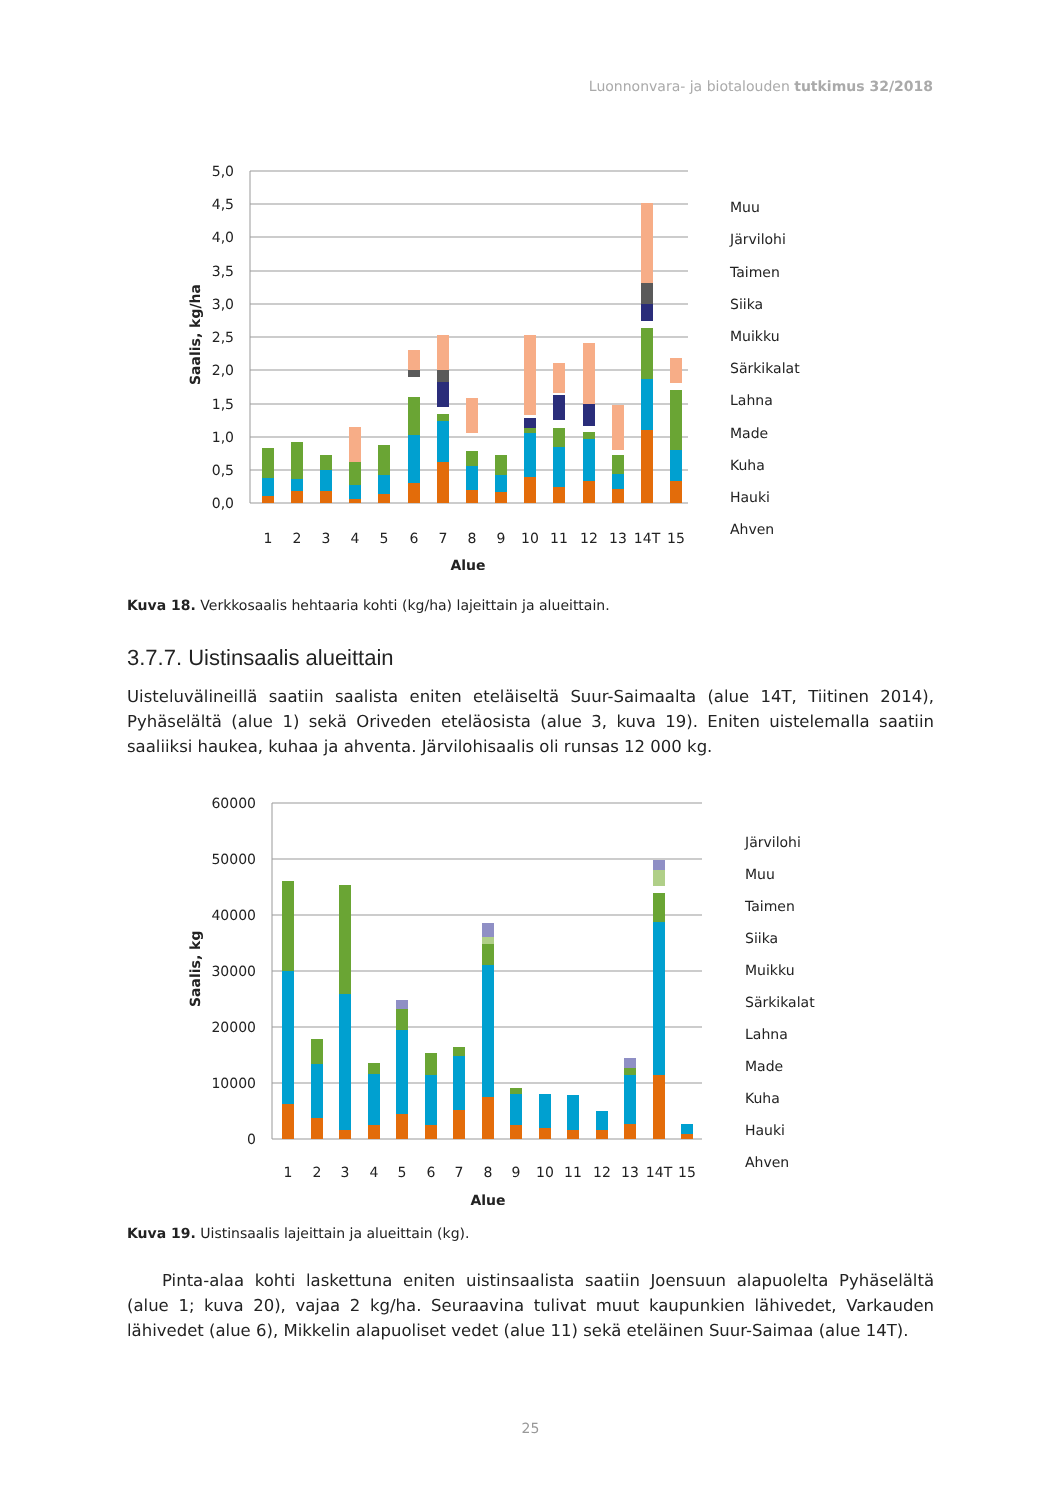Luonnonvara- ja biotalouden tutkimus 32/2018
5,0
4,5
4,0
3,5
3,0
2,5
2,0
1,5
1,0
0,5
0,0
Saalis, kg/ha
1
2
3
4
5
6
7
8
9
10
11
12
13
14T
15
Alue
Muu
Järvilohi
Taimen
Siika
Muikku
Särkikalat
Lahna
Made
Kuha
Hauki
Ahven
Kuva 18. Verkkosaalis hehtaaria kohti (kg/ha) lajeittain ja alueittain.
3.7.7. Uistinsaalis alueittain
Uisteluvälineillä saatiin saalista eniten eteläiseltä Suur-Saimaalta (alue 14T, Tiitinen 2014), Pyhäselältä (alue 1) sekä Oriveden eteläosista (alue 3, kuva 19). Eniten uistelemalla saatiin saaliiksi haukea, kuhaa ja ahventa. Järvilohisaalis oli runsas 12 000 kg.
60000
50000
40000
30000
20000
10000
0
Saalis, kg
1
2
3
4
5
6
7
8
9
10
11
12
13
14T
15
Alue
Järvilohi
Muu
Taimen
Siika
Muikku
Särkikalat
Lahna
Made
Kuha
Hauki
Ahven
Kuva 19. Uistinsaalis lajeittain ja alueittain (kg).
Pinta-alaa kohti laskettuna eniten uistinsaalista saatiin Joensuun alapuolelta Pyhäselältä (alue 1; kuva 20), vajaa 2 kg/ha. Seuraavina tulivat muut kaupunkien lähivedet, Varkauden lähivedet (alue 6), Mikkelin alapuoliset vedet (alue 11) sekä eteläinen Suur-Saimaa (alue 14T).
25